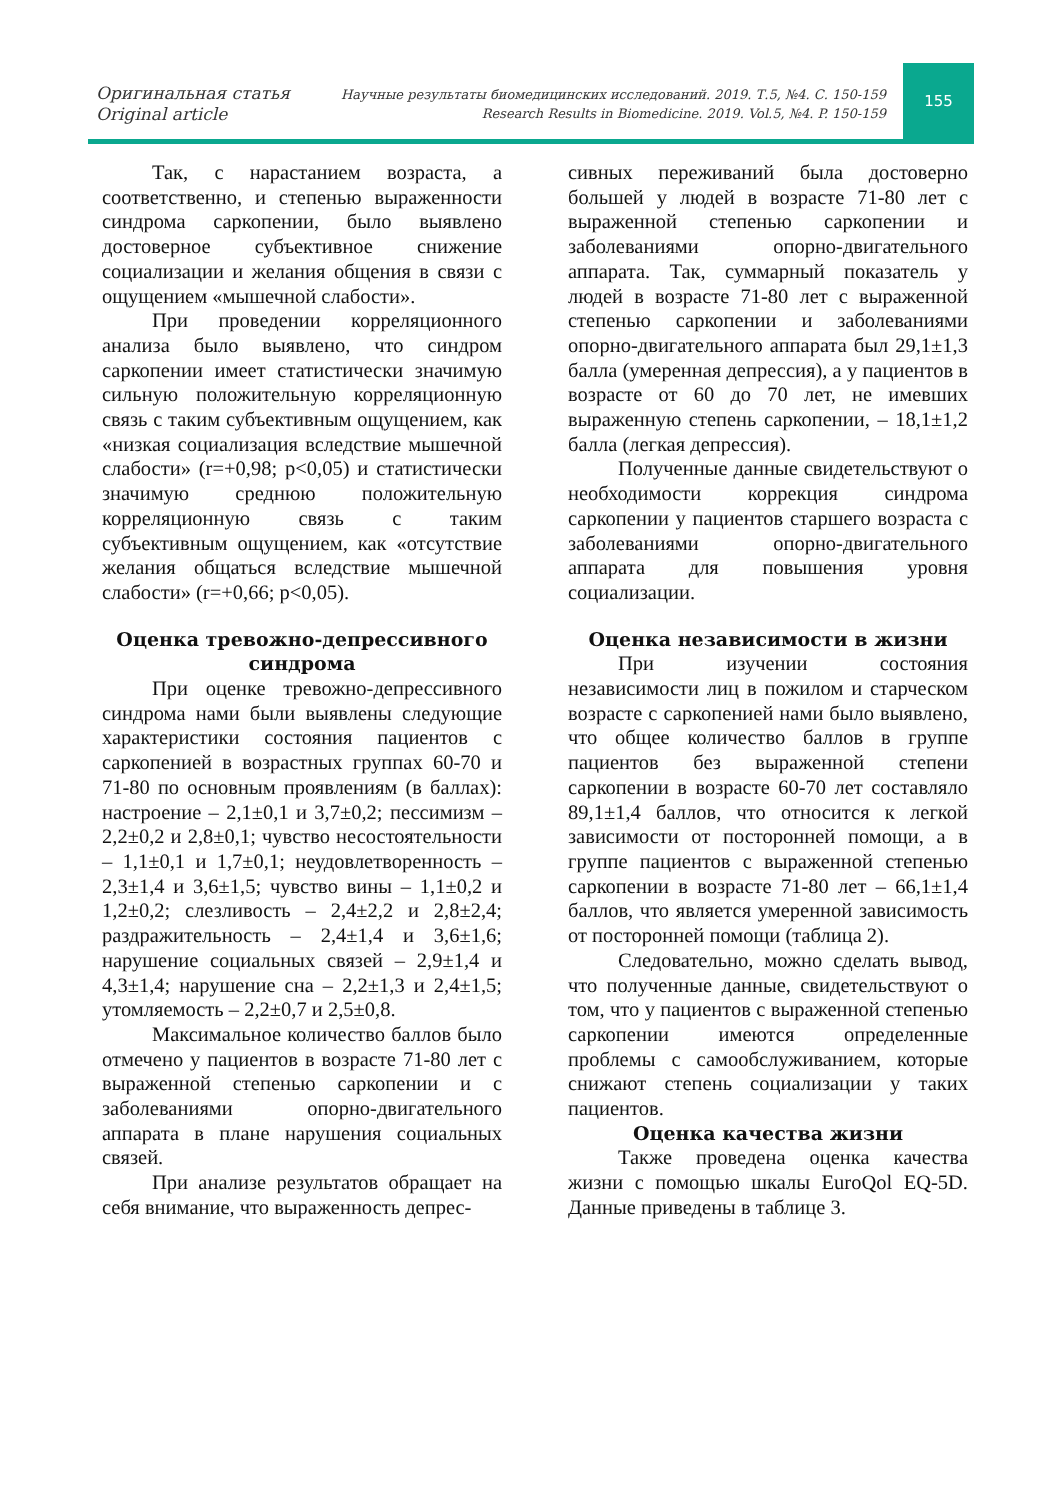Оригинальная статья
Original article
Научные результаты биомедицинских исследований. 2019. Т.5, №4. С. 150-159
Research Results in Biomedicine. 2019. Vol.5, №4. P. 150-159
155
Так, с нарастанием возраста, а соответственно, и степенью выраженности синдрома саркопении, было выявлено достоверное субъективное снижение социализации и желания общения в связи с ощущением «мышечной слабости».
При проведении корреляционного анализа было выявлено, что синдром саркопении имеет статистически значимую сильную положительную корреляционную связь с таким субъективным ощущением, как «низкая социализация вследствие мышечной слабости» (r=+0,98; p<0,05) и статистически значимую среднюю положительную корреляционную связь с таким субъективным ощущением, как «отсутствие желания общаться вследствие мышечной слабости» (r=+0,66; p<0,05).
Оценка тревожно-депрессивного синдрома
При оценке тревожно-депрессивного синдрома нами были выявлены следующие характеристики состояния пациентов с саркопенией в возрастных группах 60-70 и 71-80 по основным проявлениям (в баллах): настроение – 2,1±0,1 и 3,7±0,2; пессимизм – 2,2±0,2 и 2,8±0,1; чувство несостоятельности – 1,1±0,1 и 1,7±0,1; неудовлетворенность – 2,3±1,4 и 3,6±1,5; чувство вины – 1,1±0,2 и 1,2±0,2; слезливость – 2,4±2,2 и 2,8±2,4; раздражительность – 2,4±1,4 и 3,6±1,6; нарушение социальных связей – 2,9±1,4 и 4,3±1,4; нарушение сна – 2,2±1,3 и 2,4±1,5; утомляемость – 2,2±0,7 и 2,5±0,8.
Максимальное количество баллов было отмечено у пациентов в возрасте 71-80 лет с выраженной степенью саркопении и с заболеваниями опорно-двигательного аппарата в плане нарушения социальных связей.
При анализе результатов обращает на себя внимание, что выраженность депрес-
сивных переживаний была достоверно большей у людей в возрасте 71-80 лет с выраженной степенью саркопении и заболеваниями опорно-двигательного аппарата. Так, суммарный показатель у людей в возрасте 71-80 лет с выраженной степенью саркопении и заболеваниями опорно-двигательного аппарата был 29,1±1,3 балла (умеренная депрессия), а у пациентов в возрасте от 60 до 70 лет, не имевших выраженную степень саркопении, – 18,1±1,2 балла (легкая депрессия).
Полученные данные свидетельствуют о необходимости коррекция синдрома саркопении у пациентов старшего возраста с заболеваниями опорно-двигательного аппарата для повышения уровня социализации.
Оценка независимости в жизни
При изучении состояния независимости лиц в пожилом и старческом возрасте с саркопенией нами было выявлено, что общее количество баллов в группе пациентов без выраженной степени саркопении в возрасте 60-70 лет составляло 89,1±1,4 баллов, что относится к легкой зависимости от посторонней помощи, а в группе пациентов с выраженной степенью саркопении в возрасте 71-80 лет – 66,1±1,4 баллов, что является умеренной зависимость от посторонней помощи (таблица 2).
Следовательно, можно сделать вывод, что полученные данные, свидетельствуют о том, что у пациентов с выраженной степенью саркопении имеются определенные проблемы с самообслуживанием, которые снижают степень социализации у таких пациентов.
Оценка качества жизни
Также проведена оценка качества жизни с помощью шкалы EuroQol EQ-5D. Данные приведены в таблице 3.